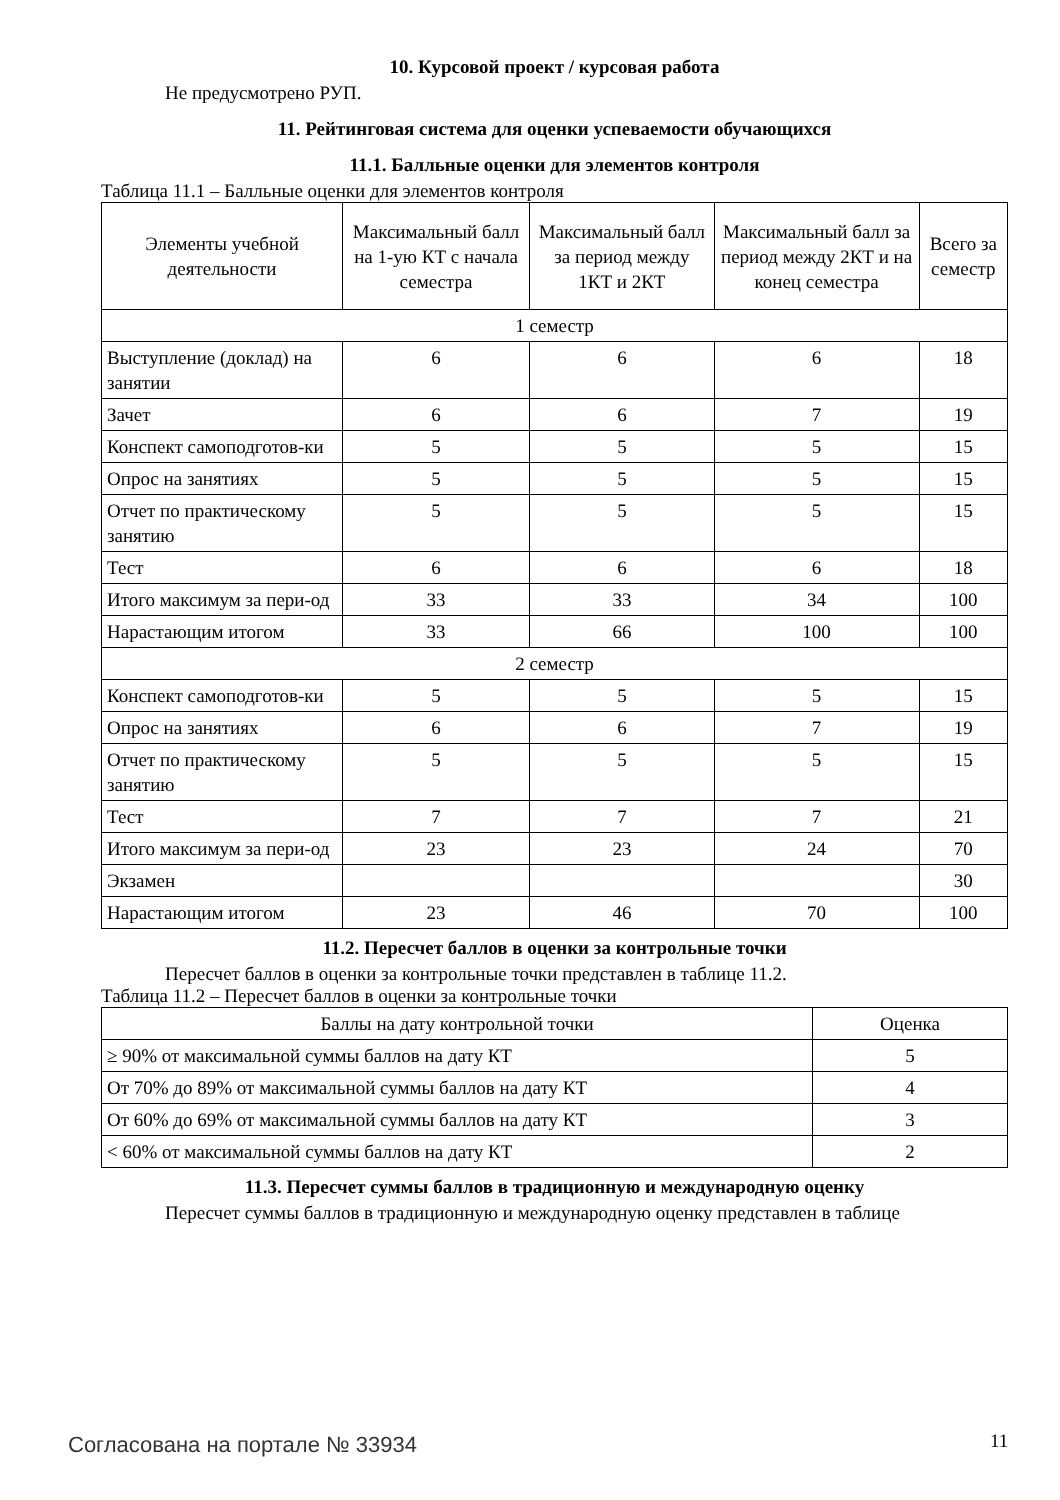10. Курсовой проект / курсовая работа
Не предусмотрено РУП.
11. Рейтинговая система для оценки успеваемости обучающихся
11.1. Балльные оценки для элементов контроля
Таблица 11.1 – Балльные оценки для элементов контроля
| Элементы учебной деятельности | Максимальный балл на 1-ую КТ с начала семестра | Максимальный балл за период между 1КТ и 2КТ | Максимальный балл за период между 2КТ и на конец семестра | Всего за семестр |
| --- | --- | --- | --- | --- |
| 1 семестр | | | | |
| Выступление (доклад) на занятии | 6 | 6 | 6 | 18 |
| Зачет | 6 | 6 | 7 | 19 |
| Конспект самоподготов-ки | 5 | 5 | 5 | 15 |
| Опрос на занятиях | 5 | 5 | 5 | 15 |
| Отчет по практическому занятию | 5 | 5 | 5 | 15 |
| Тест | 6 | 6 | 6 | 18 |
| Итого максимум за пери-од | 33 | 33 | 34 | 100 |
| Нарастающим итогом | 33 | 66 | 100 | 100 |
| 2 семестр | | | | |
| Конспект самоподготов-ки | 5 | 5 | 5 | 15 |
| Опрос на занятиях | 6 | 6 | 7 | 19 |
| Отчет по практическому занятию | 5 | 5 | 5 | 15 |
| Тест | 7 | 7 | 7 | 21 |
| Итого максимум за пери-од | 23 | 23 | 24 | 70 |
| Экзамен | | | | 30 |
| Нарастающим итогом | 23 | 46 | 70 | 100 |
11.2. Пересчет баллов в оценки за контрольные точки
Пересчет баллов в оценки за контрольные точки представлен в таблице 11.2.
Таблица 11.2 – Пересчет баллов в оценки за контрольные точки
| Баллы на дату контрольной точки | Оценка |
| --- | --- |
| ≥ 90% от максимальной суммы баллов на дату КТ | 5 |
| От 70% до 89% от максимальной суммы баллов на дату КТ | 4 |
| От 60% до 69% от максимальной суммы баллов на дату КТ | 3 |
| < 60% от максимальной суммы баллов на дату КТ | 2 |
11.3. Пересчет суммы баллов в традиционную и международную оценку
Пересчет суммы баллов в традиционную и международную оценку представлен в таблице
Согласована на портале № 33934 11